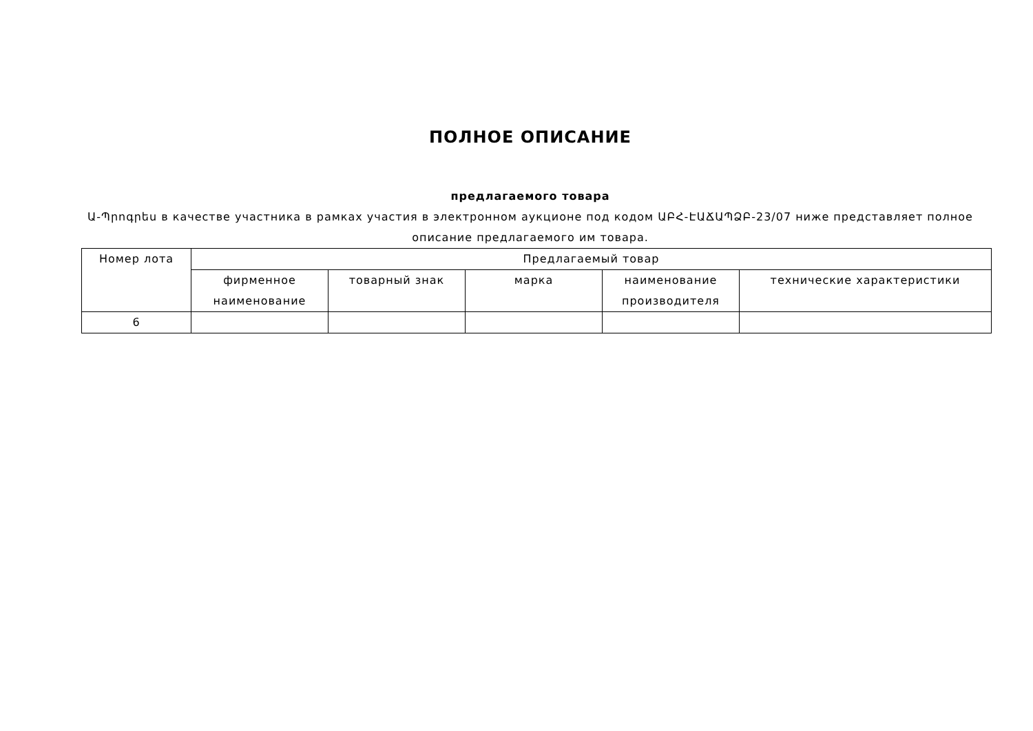ПОЛНОЕ ОПИСАНИЕ
предлагаемого товара
Ա-Պրոգրես в качестве участника в рамках участия в электронном аукционе под кодом ԱԲՀ-ԷԱՃԱՊՁԲ-23/07 ниже представляет полное описание предлагаемого им товара.
| Номер лота | Предлагаемый товар | | | | |
| --- | --- | --- | --- | --- | --- |
| | фирменное наименование | товарный знак | марка | наименование производителя | технические характеристики |
| 6 | | | | | |